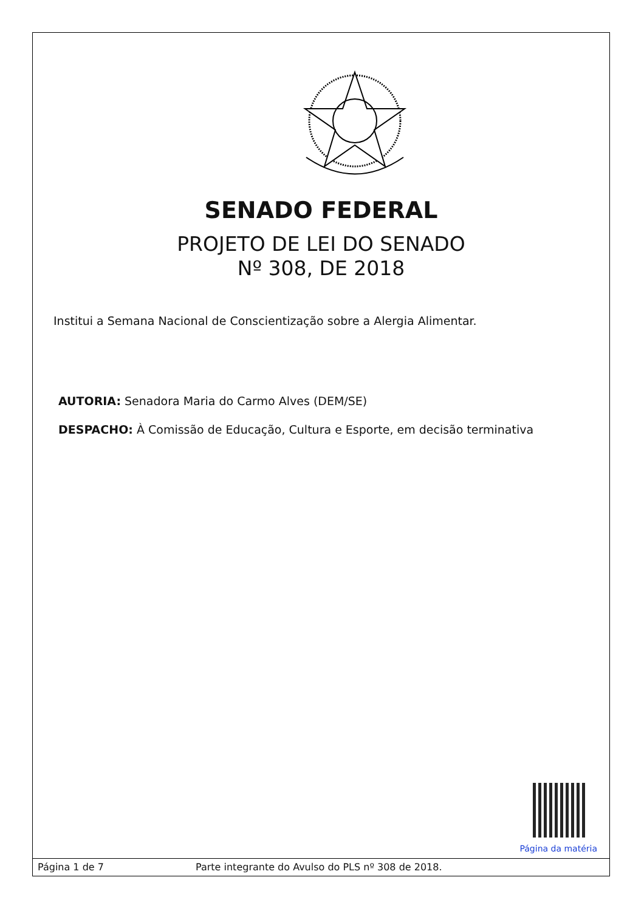SENADO FEDERAL
PROJETO DE LEI DO SENADO
Nº 308, DE 2018
Institui a Semana Nacional de Conscientização sobre a Alergia Alimentar.
AUTORIA: Senadora Maria do Carmo Alves (DEM/SE)
DESPACHO: À Comissão de Educação, Cultura e Esporte, em decisão terminativa
Página da matéria
Página 1 de 7 Parte integrante do Avulso do PLS nº 308 de 2018.